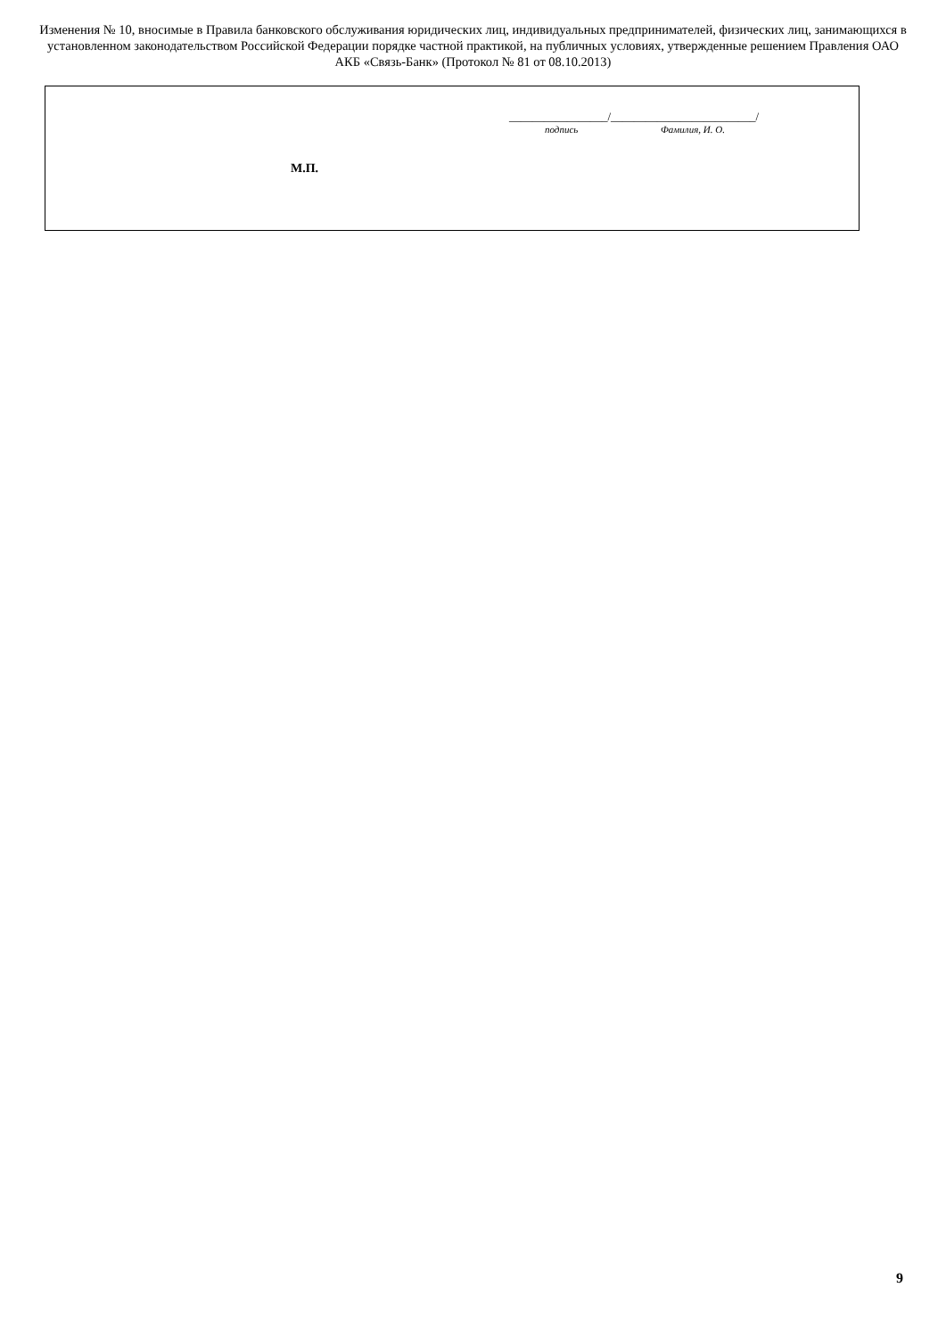Изменения № 10, вносимые в Правила банковского обслуживания юридических лиц, индивидуальных предпринимателей, физических лиц, занимающихся в установленном законодательством Российской Федерации порядке частной практикой, на публичных условиях, утвержденные решением Правления ОАО АКБ «Связь-Банк» (Протокол № 81 от 08.10.2013)
_________________/_________________________/
подпись Фамилия, И. О.
М.П.
9